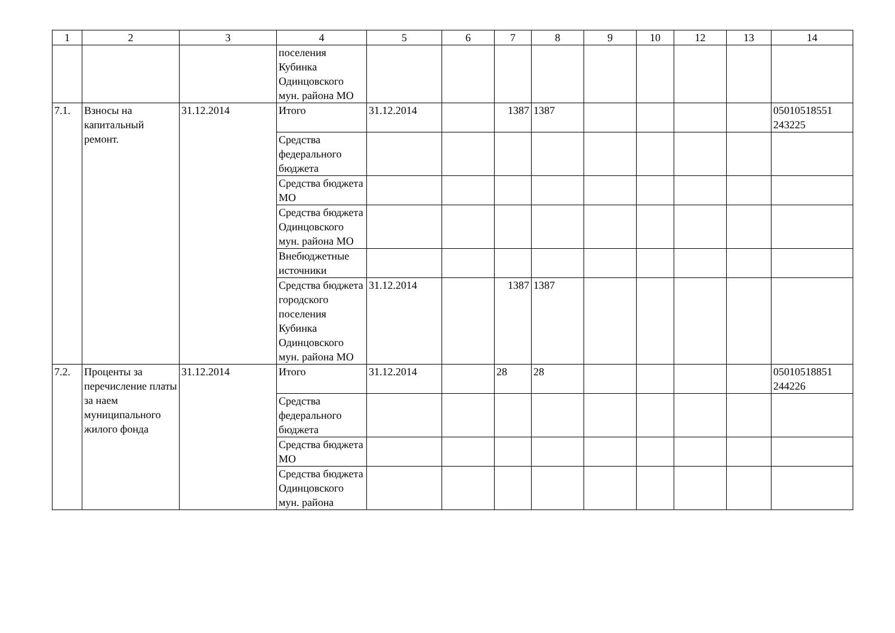| 1 | 2 | 3 | 4 | 5 | 6 | 7 | 8 | 9 | 10 | 12 | 13 | 14 |
| --- | --- | --- | --- | --- | --- | --- | --- | --- | --- | --- | --- | --- |
| | | | поселения Кубинка Одинцовского мун. района МО | | | | | | | | | |
| 7.1. | Взносы на капитальный ремонт. | 31.12.2014 | Итого | 31.12.2014 | | 1387 | 1387 | | | | | 05010518551 243225 |
| | | | Средства федерального бюджета | | | | | | | | | |
| | | | Средства бюджета МО | | | | | | | | | |
| | | | Средства бюджета Одинцовского мун. района МО | | | | | | | | | |
| | | | Внебюджетные источники | | | | | | | | | |
| | | | Средства бюджета городского поселения Кубинка Одинцовского мун. района МО | 31.12.2014 | | 1387 | 1387 | | | | | |
| 7.2. | Проценты за перечисление платы за наем муниципального жилого фонда | 31.12.2014 | Итого | 31.12.2014 | | 28 | 28 | | | | | 05010518851 244226 |
| | | | Средства федерального бюджета | | | | | | | | | |
| | | | Средства бюджета МО | | | | | | | | | |
| | | | Средства бюджета Одинцовского мун. района | | | | | | | | | |